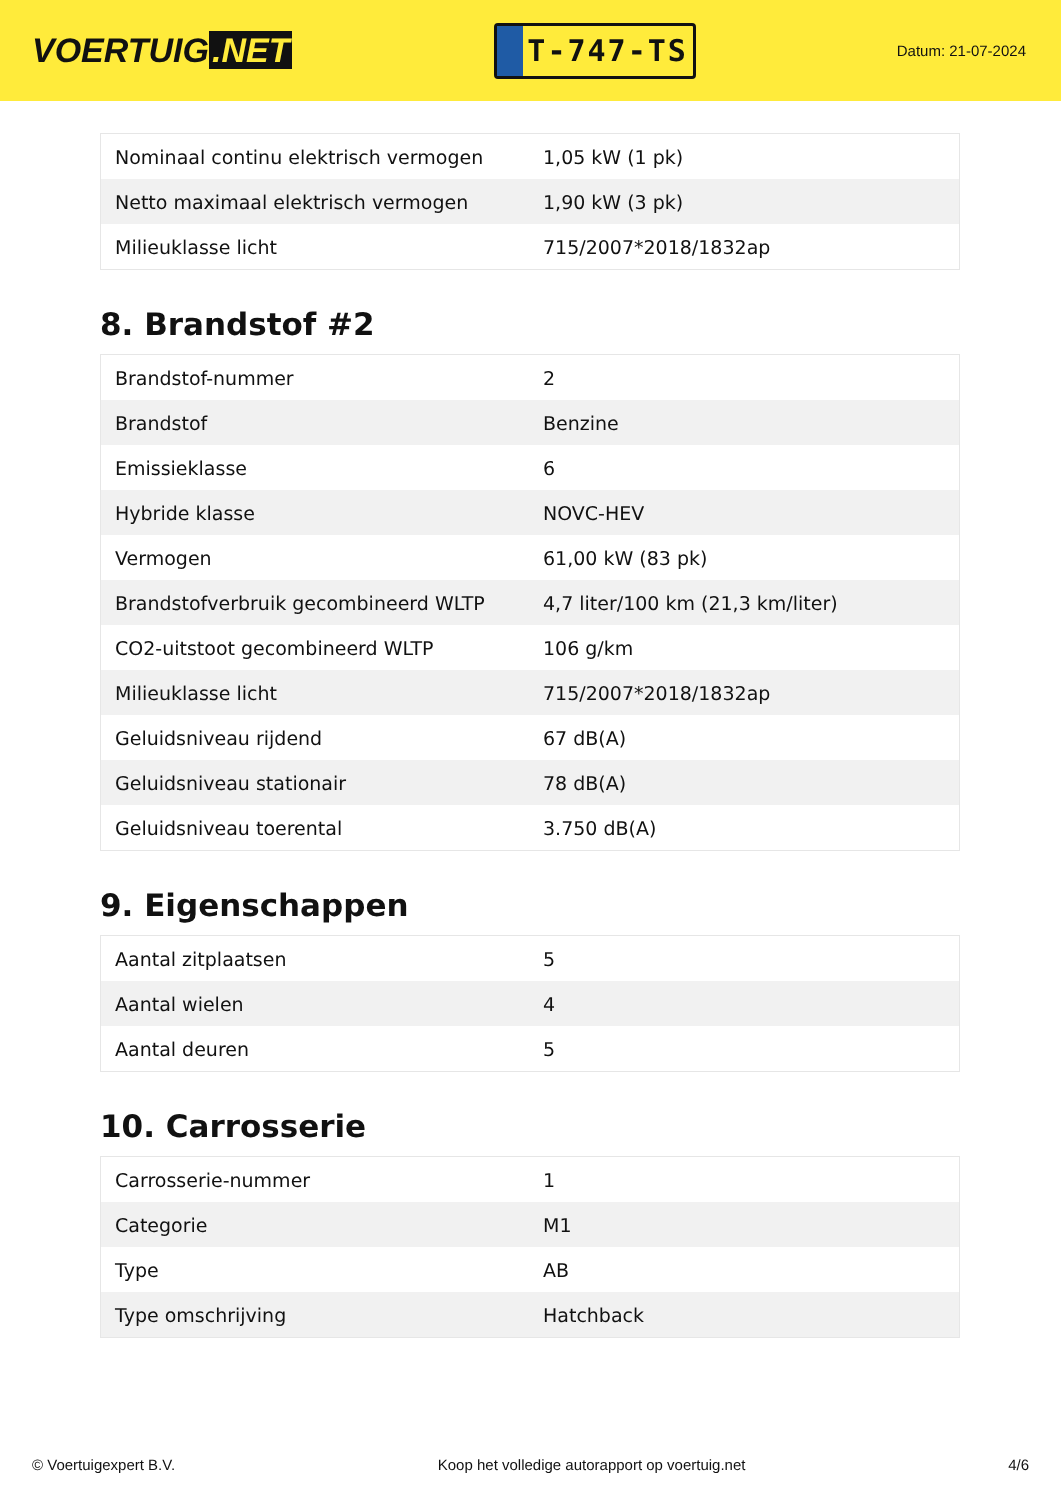VOERTUIG.NET
T-747-TS
Datum: 21-07-2024
| Nominaal continu elektrisch vermogen | 1,05 kW (1 pk) |
| Netto maximaal elektrisch vermogen | 1,90 kW (3 pk) |
| Milieuklasse licht | 715/2007*2018/1832ap |
8. Brandstof #2
| Brandstof-nummer | 2 |
| Brandstof | Benzine |
| Emissieklasse | 6 |
| Hybride klasse | NOVC-HEV |
| Vermogen | 61,00 kW (83 pk) |
| Brandstofverbruik gecombineerd WLTP | 4,7 liter/100 km (21,3 km/liter) |
| CO2-uitstoot gecombineerd WLTP | 106 g/km |
| Milieuklasse licht | 715/2007*2018/1832ap |
| Geluidsniveau rijdend | 67 dB(A) |
| Geluidsniveau stationair | 78 dB(A) |
| Geluidsniveau toerental | 3.750 dB(A) |
9. Eigenschappen
| Aantal zitplaatsen | 5 |
| Aantal wielen | 4 |
| Aantal deuren | 5 |
10. Carrosserie
| Carrosserie-nummer | 1 |
| Categorie | M1 |
| Type | AB |
| Type omschrijving | Hatchback |
© Voertuigexpert B.V. Koop het volledige autorapport op voertuig.net 4/6